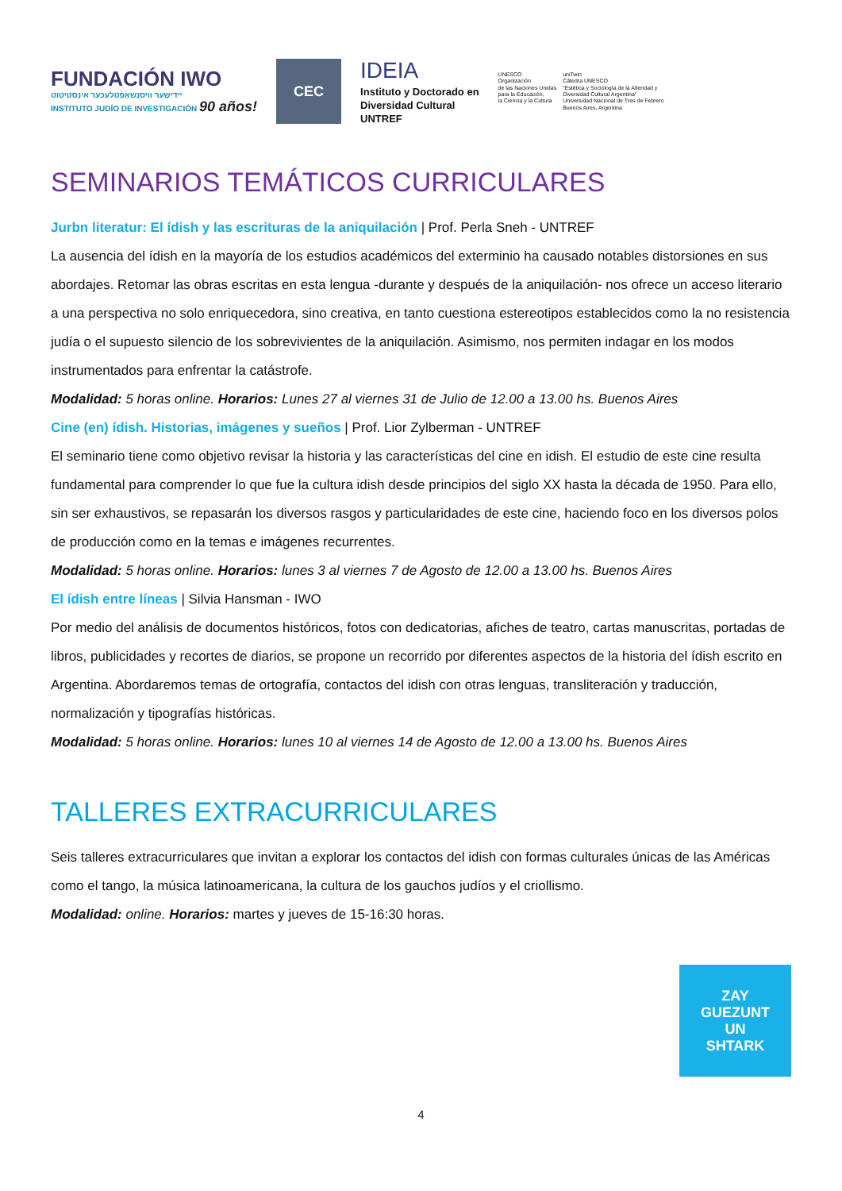FUNDACIÓN IWO
ייִדישער וויסנשאַפֿטלעכער אינסטיטוט
INSTITUTO JUDÍO DE INVESTIGACIÓN 90 años!
CEC
IDEIA
Instituto y Doctorado en
Diversidad Cultural
UNTREF
UNESCO
Organización
de las Naciones Unidas
para la Educación,
la Ciencia y la Cultura
uniTwin
Cátedra UNESCO
"Estética y Sociología de la Alteridad y
Diversidad Cultural Argentina"
Universidad Nacional de Tres de Febrero
Buenos Aires, Argentina
SEMINARIOS TEMÁTICOS CURRICULARES
Jurbn literatur: El ídish y las escrituras de la aniquilación | Prof. Perla Sneh - UNTREF
La ausencia del ídish en la mayoría de los estudios académicos del exterminio ha causado notables distorsiones en sus abordajes. Retomar las obras escritas en esta lengua -durante y después de la aniquilación- nos ofrece un acceso literario a una perspectiva no solo enriquecedora, sino creativa, en tanto cuestiona estereotipos establecidos como la no resistencia judía o el supuesto silencio de los sobrevivientes de la aniquilación. Asimismo, nos permiten indagar en los modos instrumentados para enfrentar la catástrofe.
Modalidad: 5 horas online. Horarios: Lunes 27 al viernes 31 de Julio de 12.00 a 13.00 hs. Buenos Aires
Cine (en) ídish. Historias, imágenes y sueños | Prof. Lior Zylberman - UNTREF
El seminario tiene como objetivo revisar la historia y las características del cine en idish. El estudio de este cine resulta fundamental para comprender lo que fue la cultura idish desde principios del siglo XX hasta la década de 1950. Para ello, sin ser exhaustivos, se repasarán los diversos rasgos y particularidades de este cine, haciendo foco en los diversos polos de producción como en la temas e imágenes recurrentes.
Modalidad: 5 horas online. Horarios: lunes 3 al viernes 7 de Agosto de 12.00 a 13.00 hs. Buenos Aires
El ídish entre líneas | Silvia Hansman - IWO
Por medio del análisis de documentos históricos, fotos con dedicatorias, afiches de teatro, cartas manuscritas, portadas de libros, publicidades y recortes de diarios, se propone un recorrido por diferentes aspectos de la historia del ídish escrito en Argentina. Abordaremos temas de ortografía, contactos del idish con otras lenguas, transliteración y traducción, normalización y tipografías históricas.
Modalidad: 5 horas online. Horarios: lunes 10 al viernes 14 de Agosto de 12.00 a 13.00 hs. Buenos Aires
TALLERES EXTRACURRICULARES
Seis talleres extracurriculares que invitan a explorar los contactos del idish con formas culturales únicas de las Américas como el tango, la música latinoamericana, la cultura de los gauchos judíos y el criollismo.
Modalidad: online. Horarios: martes y jueves de 15-16:30 horas.
ZAY
GUEZUNT
UN
SHTARK
4